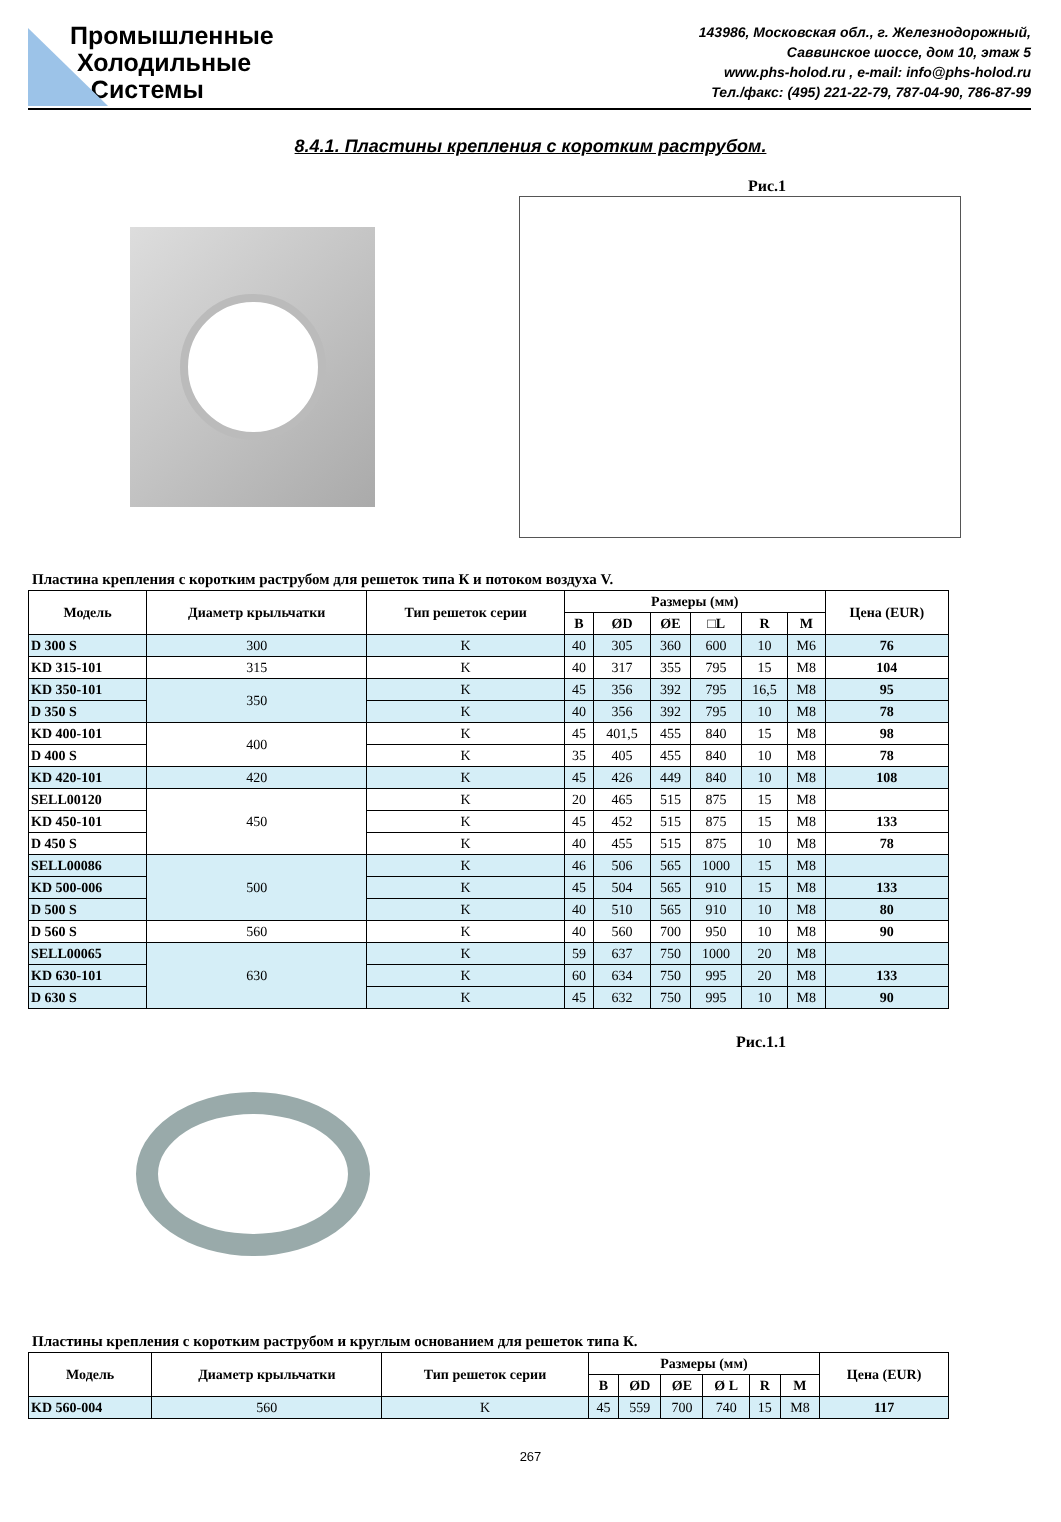Промышленные
Холодильные
Системы
143986, Московская обл., г. Железнодорожный,
Саввинское шоссе, дом 10, этаж 5
www.phs-holod.ru , e-mail: info@phs-holod.ru
Тел./факс: (495) 221-22-79, 787-04-90, 786-87-99
8.4.1. Пластины крепления с коротким раструбом.
Рис.1
Пластина крепления с коротким раструбом для решеток типа К и потоком воздуха V.
| Модель | Диаметр крыльчатки | Тип решеток серии | Размеры (мм) | | | | | | Цена (EUR) |
| --- | --- | --- | --- | --- | --- | --- | --- | --- | --- |
| | | | B | ØD | ØE | □L | R | M | |
| D 300 S | 300 | K | 40 | 305 | 360 | 600 | 10 | M6 | 76 |
| KD 315-101 | 315 | K | 40 | 317 | 355 | 795 | 15 | M8 | 104 |
| KD 350-101 | 350 | K | 45 | 356 | 392 | 795 | 16,5 | M8 | 95 |
| D 350 S | | K | 40 | 356 | 392 | 795 | 10 | M8 | 78 |
| KD 400-101 | 400 | K | 45 | 401,5 | 455 | 840 | 15 | M8 | 98 |
| D 400 S | | K | 35 | 405 | 455 | 840 | 10 | M8 | 78 |
| KD 420-101 | 420 | K | 45 | 426 | 449 | 840 | 10 | M8 | 108 |
| SELL00120 | 450 | K | 20 | 465 | 515 | 875 | 15 | M8 | |
| KD 450-101 | | K | 45 | 452 | 515 | 875 | 15 | M8 | 133 |
| D 450 S | | K | 40 | 455 | 515 | 875 | 10 | M8 | 78 |
| SELL00086 | 500 | K | 46 | 506 | 565 | 1000 | 15 | M8 | |
| KD 500-006 | | K | 45 | 504 | 565 | 910 | 15 | M8 | 133 |
| D 500 S | | K | 40 | 510 | 565 | 910 | 10 | M8 | 80 |
| D 560 S | 560 | K | 40 | 560 | 700 | 950 | 10 | M8 | 90 |
| SELL00065 | 630 | K | 59 | 637 | 750 | 1000 | 20 | M8 | |
| KD 630-101 | | K | 60 | 634 | 750 | 995 | 20 | M8 | 133 |
| D 630 S | | K | 45 | 632 | 750 | 995 | 10 | M8 | 90 |
Рис.1.1
Пластины крепления с коротким раструбом и круглым основанием для решеток типа К.
| Модель | Диаметр крыльчатки | Тип решеток серии | Размеры (мм) | | | | | | Цена (EUR) |
| --- | --- | --- | --- | --- | --- | --- | --- | --- | --- |
| | | | B | ØD | ØE | Ø L | R | M | |
| KD 560-004 | 560 | K | 45 | 559 | 700 | 740 | 15 | M8 | 117 |
267